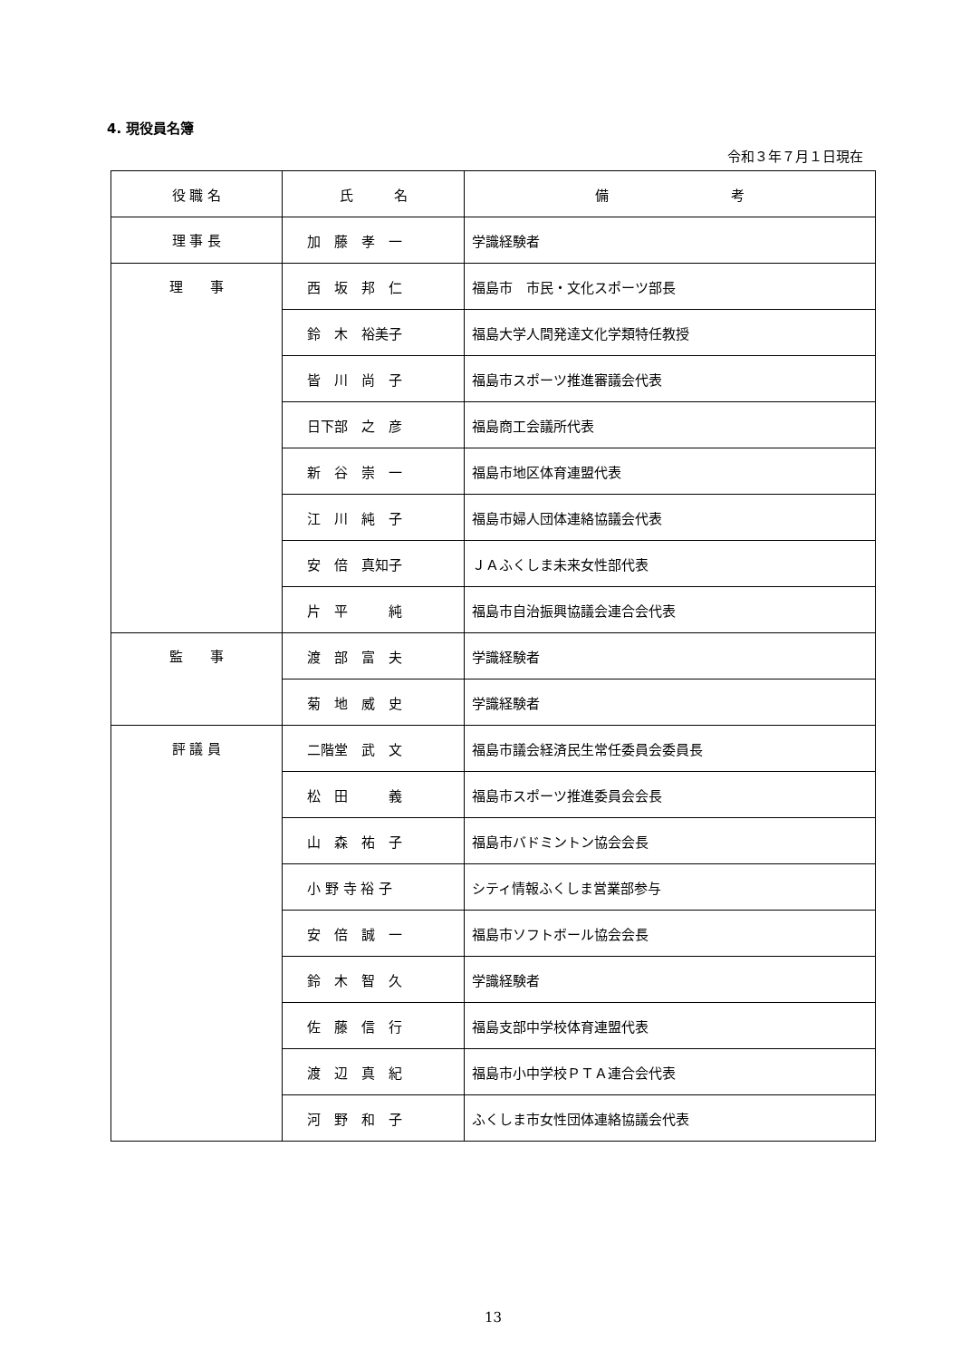4. 現役員名簿
令和３年７月１日現在
| 役 職 名 | 氏 名 | 備 考 |
| --- | --- | --- |
| 理 事 長 | 加 藤 孝 一 | 学識経験者 |
| 理 事 | 西 坂 邦 仁 | 福島市 市民・文化スポーツ部長 |
| | 鈴 木 裕美子 | 福島大学人間発達文化学類特任教授 |
| | 皆 川 尚 子 | 福島市スポーツ推進審議会代表 |
| | 日下部 之 彦 | 福島商工会議所代表 |
| | 新 谷 崇 一 | 福島市地区体育連盟代表 |
| | 江 川 純 子 | 福島市婦人団体連絡協議会代表 |
| | 安 倍 真知子 | ＪＡふくしま未来女性部代表 |
| | 片 平 純 | 福島市自治振興協議会連合会代表 |
| 監 事 | 渡 部 富 夫 | 学識経験者 |
| | 菊 地 威 史 | 学識経験者 |
| 評 議 員 | 二階堂 武 文 | 福島市議会経済民生常任委員会委員長 |
| | 松 田 義 | 福島市スポーツ推進委員会会長 |
| | 山 森 祐 子 | 福島市バドミントン協会会長 |
| | 小 野 寺 裕 子 | シティ情報ふくしま営業部参与 |
| | 安 倍 誠 一 | 福島市ソフトボール協会会長 |
| | 鈴 木 智 久 | 学識経験者 |
| | 佐 藤 信 行 | 福島支部中学校体育連盟代表 |
| | 渡 辺 真 紀 | 福島市小中学校ＰＴＡ連合会代表 |
| | 河 野 和 子 | ふくしま市女性団体連絡協議会代表 |
13